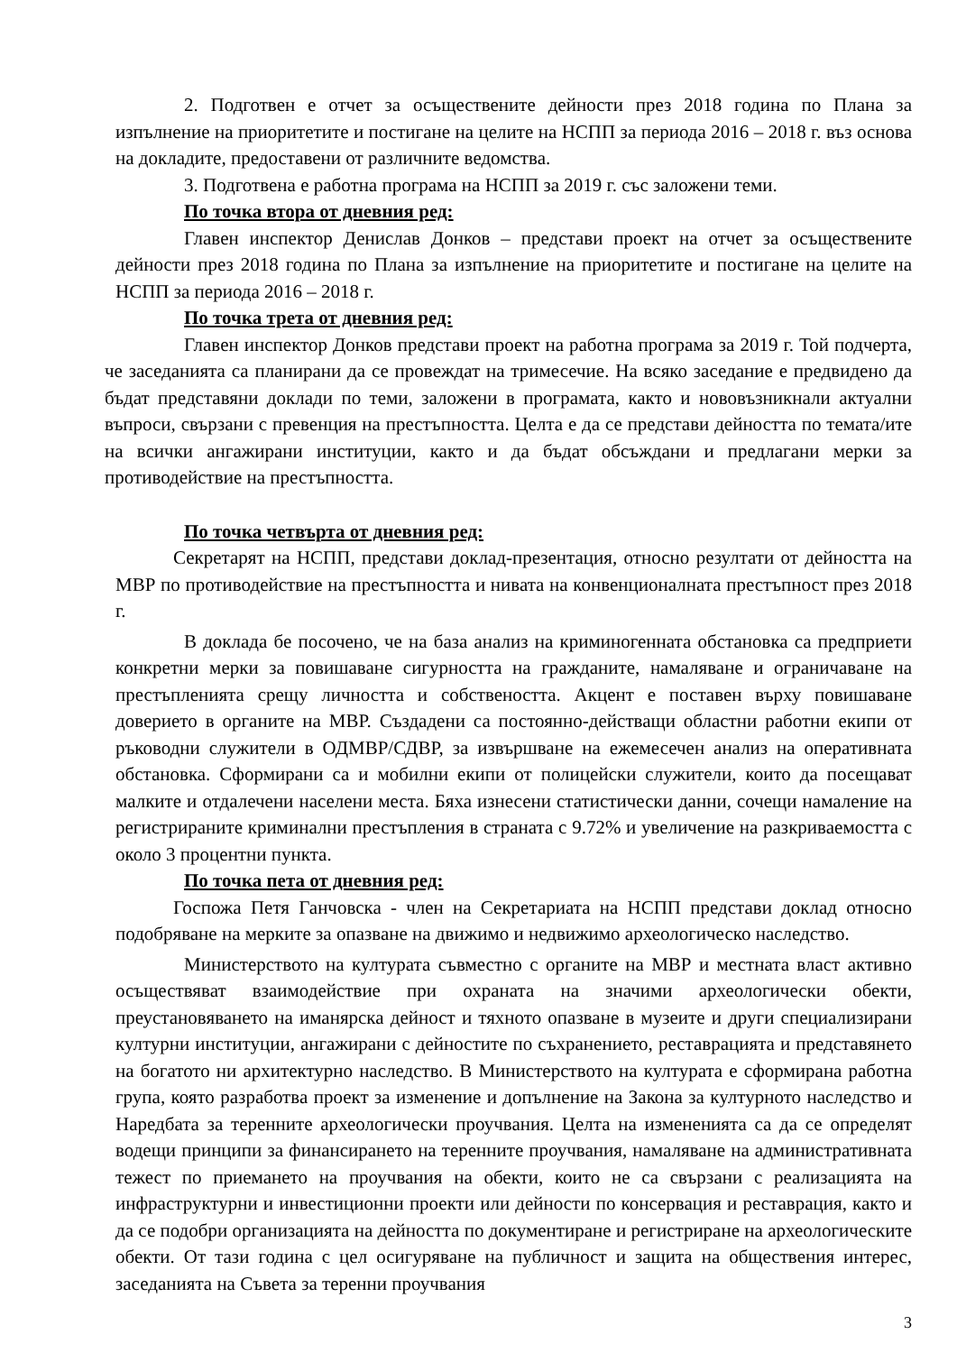2. Подготвен е отчет за осъществените дейности през 2018 година по Плана за изпълнение на приоритетите и постигане на целите на НСПП за периода 2016 – 2018 г. въз основа на докладите, предоставени от различните ведомства.
3. Подготвена е работна програма на НСПП за 2019 г. със заложени теми.
По точка втора от дневния ред:
Главен инспектор Денислав Донков – представи проект на отчет за осъществените дейности през 2018 година по Плана за изпълнение на приоритетите и постигане на целите на НСПП за периода 2016 – 2018 г.
По точка трета от дневния ред:
Главен инспектор Донков представи проект на работна програма за 2019 г. Той подчерта, че заседанията са планирани да се провеждат на тримесечие. На всяко заседание е предвидено да бъдат представяни доклади по теми, заложени в програмата, както и нововъзникнали актуални въпроси, свързани с превенция на престъпността. Целта е да се представи дейността по темата/ите на всички ангажирани институции, както и да бъдат обсъждани и предлагани мерки за противодействие на престъпността.
По точка четвърта от дневния ред:
Секретарят на НСПП, представи доклад-презентация, относно резултати от дейността на МВР по противодействие на престъпността и нивата на конвенционалната престъпност през 2018 г.
В доклада бе посочено, че на база анализ на криминогенната обстановка са предприети конкретни мерки за повишаване сигурността на гражданите, намаляване и ограничаване на престъпленията срещу личността и собствеността. Акцент е поставен върху повишаване доверието в органите на МВР. Създадени са постоянно-действащи областни работни екипи от ръководни служители в ОДМВР/СДВР, за извършване на ежемесечен анализ на оперативната обстановка. Сформирани са и мобилни екипи от полицейски служители, които да посещават малките и отдалечени населени места. Бяха изнесени статистически данни, сочещи намаление на регистрираните криминални престъпления в страната с 9.72% и увеличение на разкриваемостта с около 3 процентни пункта.
По точка пета от дневния ред:
Госпожа Петя Ганчовска - член на Секретариата на НСПП представи доклад относно подобряване на мерките за опазване на движимо и недвижимо археологическо наследство.
Министерството на културата съвместно с органите на МВР и местната власт активно осъществяват взаимодействие при охраната на значими археологически обекти, преустановяването на иманярска дейност и тяхното опазване в музеите и други специализирани културни институции, ангажирани с дейностите по съхранението, реставрацията и представянето на богатото ни архитектурно наследство. В Министерството на културата е сформирана работна група, която разработва проект за изменение и допълнение на Закона за културното наследство и Наредбата за теренните археологически проучвания. Целта на измененията са да се определят водещи принципи за финансирането на теренните проучвания, намаляване на административната тежест по приемането на проучвания на обекти, които не са свързани с реализацията на инфраструктурни и инвестиционни проекти или дейности по консервация и реставрация, както и да се подобри организацията на дейността по документиране и регистриране на археологическите обекти. От тази година с цел осигуряване на публичност и защита на обществения интерес, заседанията на Съвета за теренни проучвания
3